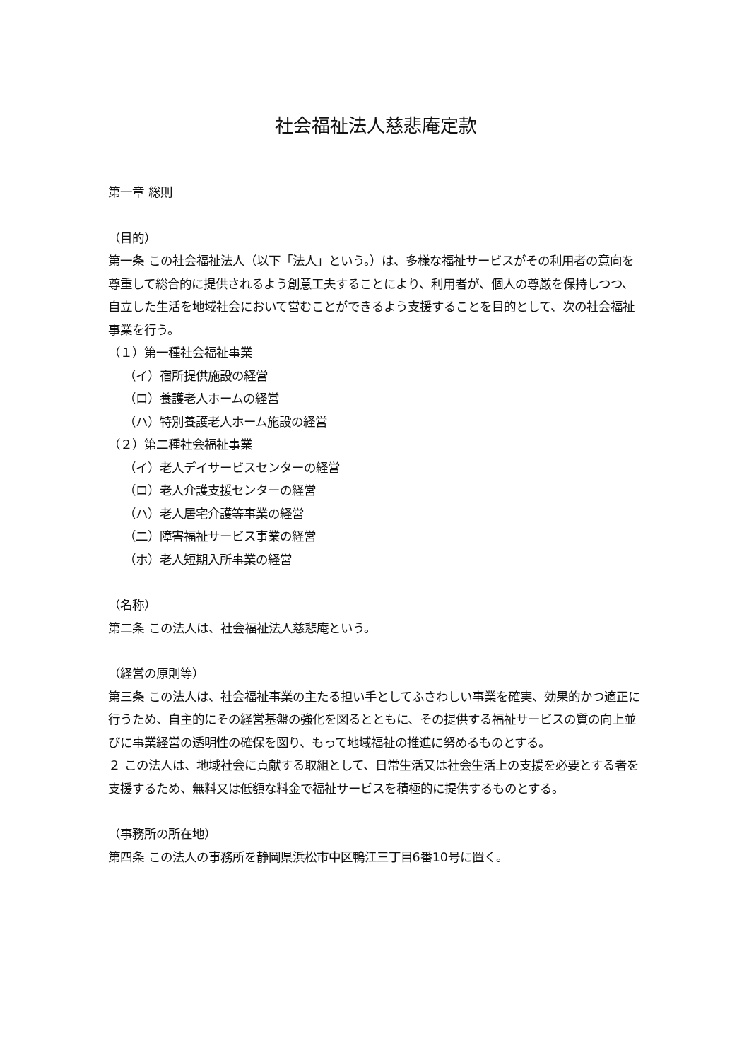社会福祉法人慈悲庵定款
第一章 総則
（目的）
第一条 この社会福祉法人（以下「法人」という。）は、多様な福祉サービスがその利用者の意向を尊重して総合的に提供されるよう創意工夫することにより、利用者が、個人の尊厳を保持しつつ、自立した生活を地域社会において営むことができるよう支援することを目的として、次の社会福祉事業を行う。
（１）第一種社会福祉事業
（イ）宿所提供施設の経営
（ロ）養護老人ホームの経営
（ハ）特別養護老人ホーム施設の経営
（２）第二種社会福祉事業
（イ）老人デイサービスセンターの経営
（ロ）老人介護支援センターの経営
（ハ）老人居宅介護等事業の経営
（二）障害福祉サービス事業の経営
（ホ）老人短期入所事業の経営
（名称）
第二条 この法人は、社会福祉法人慈悲庵という。
（経営の原則等）
第三条 この法人は、社会福祉事業の主たる担い手としてふさわしい事業を確実、効果的かつ適正に行うため、自主的にその経営基盤の強化を図るとともに、その提供する福祉サービスの質の向上並びに事業経営の透明性の確保を図り、もって地域福祉の推進に努めるものとする。
２ この法人は、地域社会に貢献する取組として、日常生活又は社会生活上の支援を必要とする者を支援するため、無料又は低額な料金で福祉サービスを積極的に提供するものとする。
（事務所の所在地）
第四条 この法人の事務所を静岡県浜松市中区鴨江三丁目6番10号に置く。